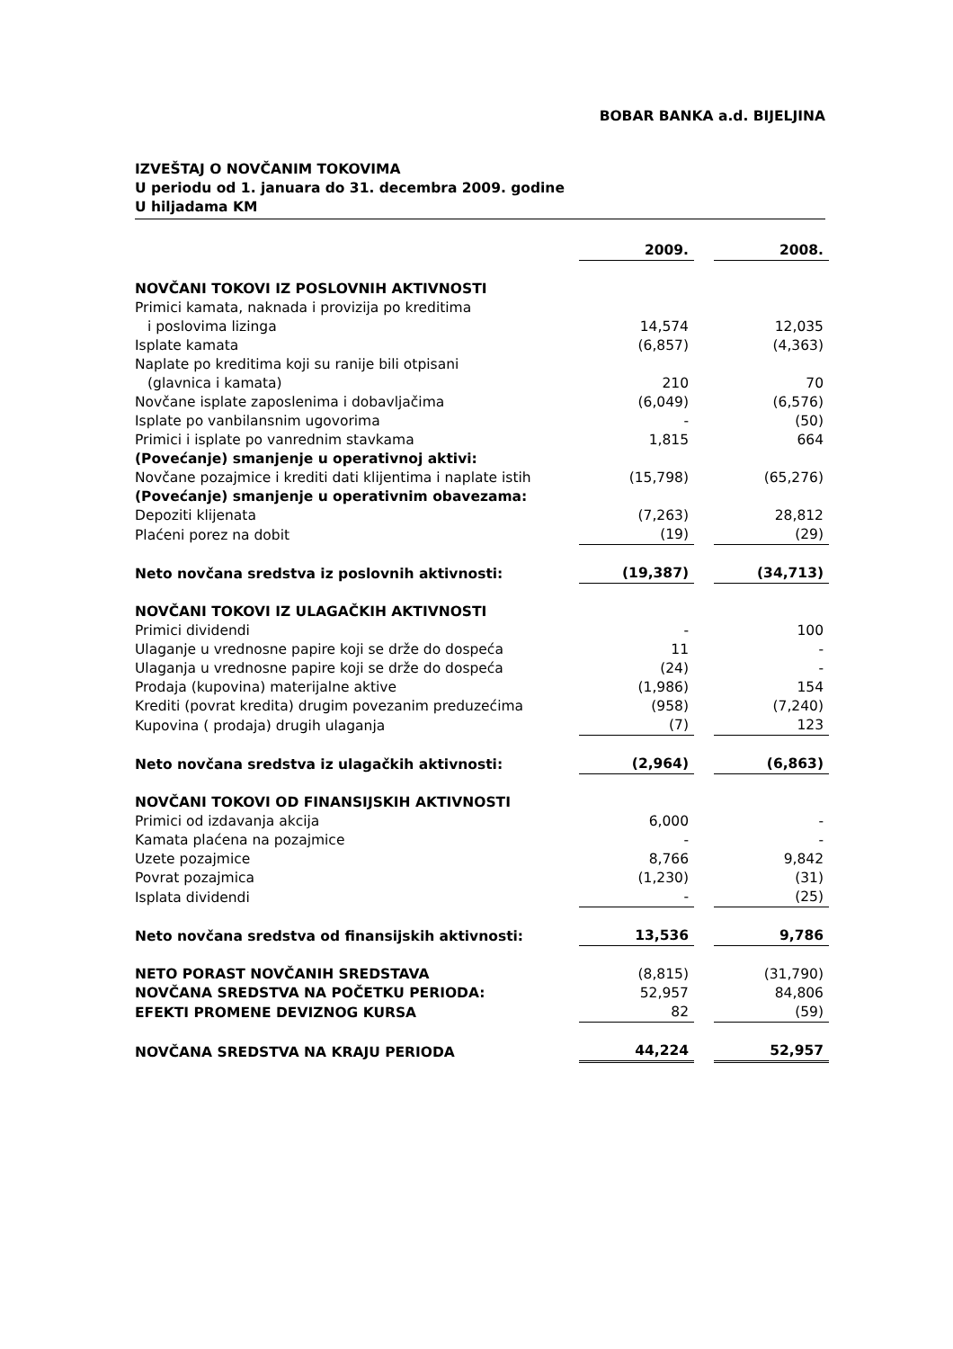BOBAR BANKA a.d. BIJELJINA
IZVEŠTAJ O NOVČANIM TOKOVIMA
U periodu od 1. januara do 31. decembra 2009. godine
U hiljadama KM
| | 2009. | | 2008. |
| NOVČANI TOKOVI IZ POSLOVNIH AKTIVNOSTI | | | |
| Primici kamata, naknada i provizija po kreditima | | | |
| i poslovima lizinga | 14,574 | | 12,035 |
| Isplate kamata | (6,857) | | (4,363) |
| Naplate po kreditima koji su ranije bili otpisani | | | |
| (glavnica i kamata) | 210 | | 70 |
| Novčane isplate zaposlenima i dobavljačima | (6,049) | | (6,576) |
| Isplate po vanbilansnim ugovorima | - | | (50) |
| Primici i isplate po vanrednim stavkama | 1,815 | | 664 |
| (Povećanje) smanjenje u operativnoj aktivi: | | | |
| Novčane pozajmice i krediti dati klijentima i naplate istih | (15,798) | | (65,276) |
| (Povećanje) smanjenje u operativnim obavezama: | | | |
| Depoziti klijenata | (7,263) | | 28,812 |
| Plaćeni porez na dobit | (19) | | (29) |
| Neto novčana sredstva iz poslovnih aktivnosti: | (19,387) | | (34,713) |
| NOVČANI TOKOVI IZ ULAGAČKIH AKTIVNOSTI | | | |
| Primici dividendi | - | | 100 |
| Ulaganje u vrednosne papire koji se drže do dospeća | 11 | | - |
| Ulaganja u vrednosne papire koji se drže do dospeća | (24) | | - |
| Prodaja (kupovina) materijalne aktive | (1,986) | | 154 |
| Krediti (povrat kredita) drugim povezanim preduzećima | (958) | | (7,240) |
| Kupovina ( prodaja) drugih ulaganja | (7) | | 123 |
| Neto novčana sredstva iz ulagačkih aktivnosti: | (2,964) | | (6,863) |
| NOVČANI TOKOVI OD FINANSIJSKIH AKTIVNOSTI | | | |
| Primici od izdavanja akcija | 6,000 | | - |
| Kamata plaćena na pozajmice | - | | - |
| Uzete pozajmice | 8,766 | | 9,842 |
| Povrat pozajmica | (1,230) | | (31) |
| Isplata dividendi | - | | (25) |
| Neto novčana sredstva od finansijskih aktivnosti: | 13,536 | | 9,786 |
| NETO PORAST NOVČANIH SREDSTAVA | (8,815) | | (31,790) |
| NOVČANA SREDSTVA NA POČETKU PERIODA: | 52,957 | | 84,806 |
| EFEKTI PROMENE DEVIZNOG KURSA | 82 | | (59) |
| NOVČANA SREDSTVA NA KRAJU PERIODA | 44,224 | | 52,957 |